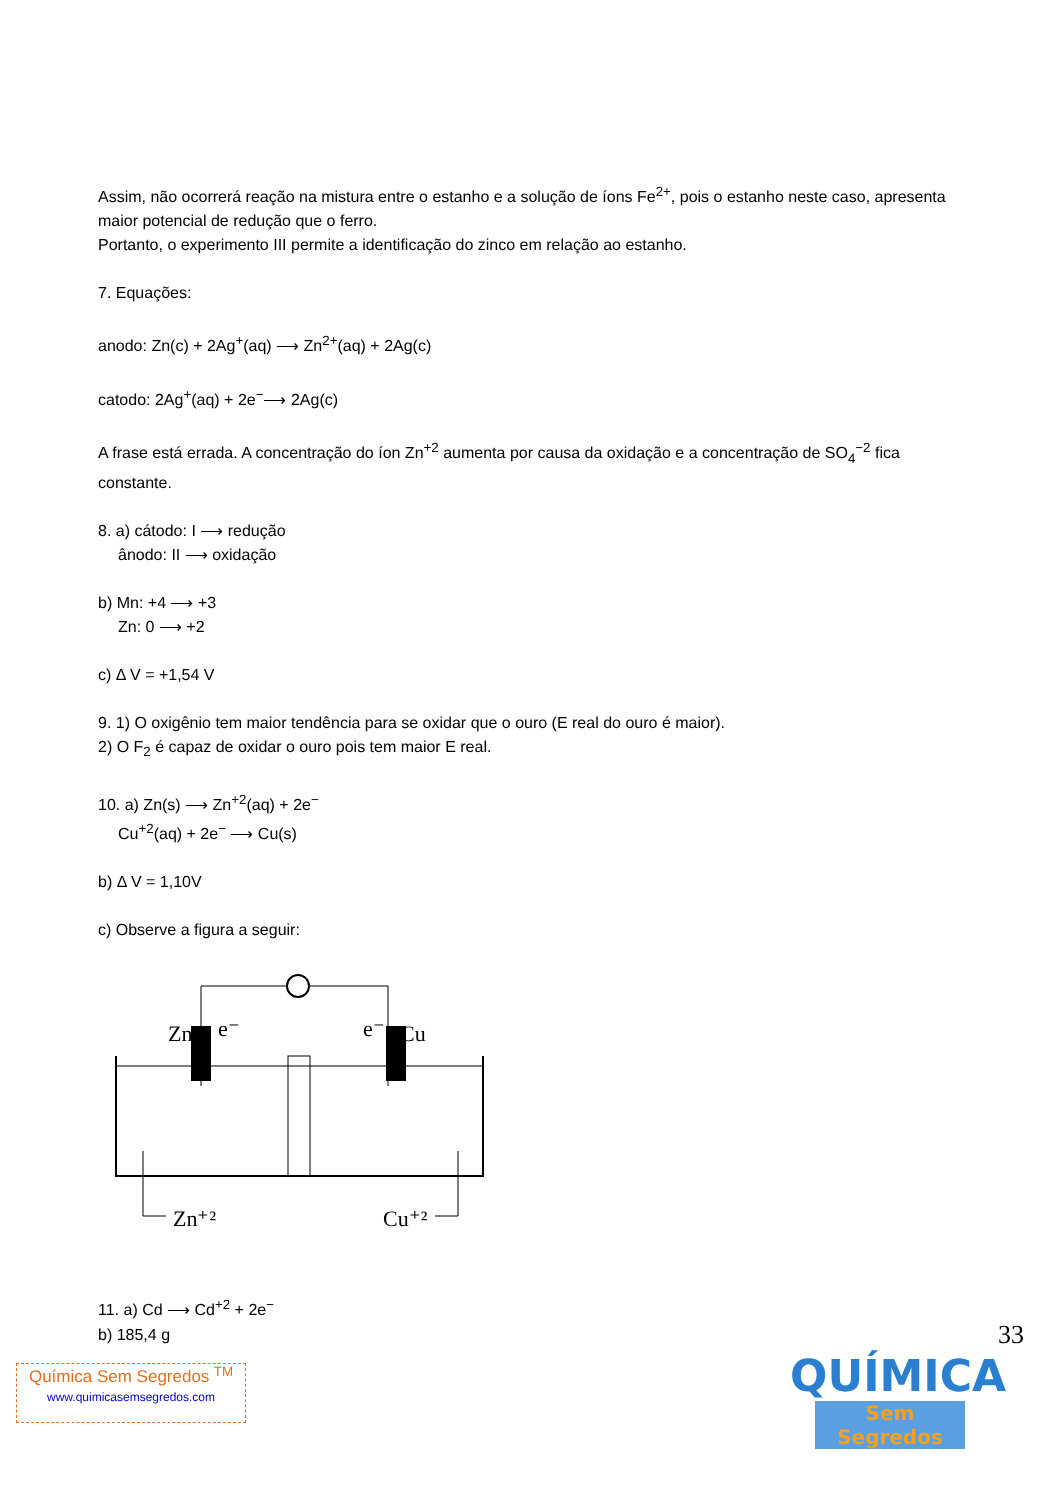Assim, não ocorrerá reação na mistura entre o estanho e a solução de íons Fe<sup>2+</sup>, pois o estanho neste caso, apresenta maior potencial de redução que o ferro.
Portanto, o experimento III permite a identificação do zinco em relação ao estanho.
7. Equações:
anodo: Zn(c) + 2Ag<sup>+</sup>(aq) ⟶ Zn<sup>2+</sup>(aq) + 2Ag(c)
catodo: 2Ag<sup>+</sup>(aq) + 2e<sup>−</sup>⟶ 2Ag(c)
A frase está errada. A concentração do íon Zn<sup>+2</sup> aumenta por causa da oxidação e a concentração de SO<sub>4</sub><sup>−2</sup> fica constante.
8. a) cátodo: I ⟶ redução
ânodo: II ⟶ oxidação
b) Mn: +4 ⟶ +3
Zn: 0 ⟶ +2
c) Δ V = +1,54 V
9. 1) O oxigênio tem maior tendência para se oxidar que o ouro (E real do ouro é maior).
2) O F<sub>2</sub> é capaz de oxidar o ouro pois tem maior E real.
10. a) Zn(s) ⟶ Zn<sup>+2</sup>(aq) + 2e<sup>−</sup>
Cu<sup>+2</sup>(aq) + 2e<sup>−</sup> ⟶ Cu(s)
b) Δ V = 1,10V
c) Observe a figura a seguir:
Zn
e⁻
e⁻
Cu
Zn⁺²
Cu⁺²
11. a) Cd ⟶ Cd<sup>+2</sup> + 2e<sup>−</sup>
b) 185,4 g
33
Química Sem Segredos <sup>TM</sup>
www.quimicasemsegredos.com
QUÍMICA
Sem Segredos